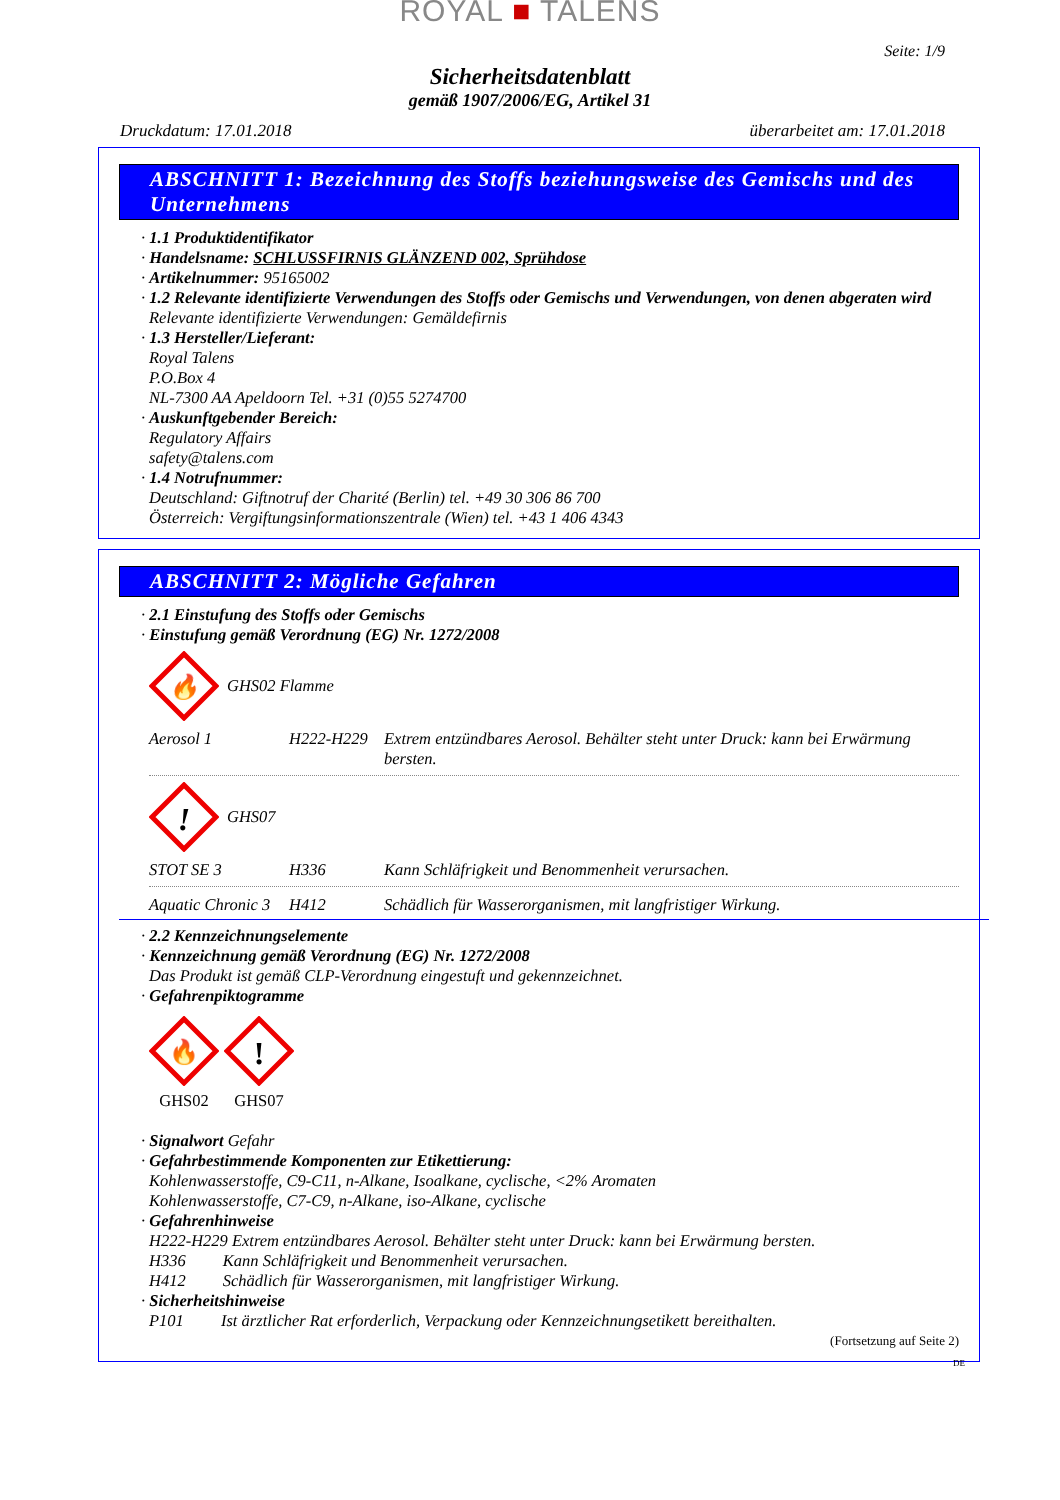ROYAL ■ TALENS
Seite: 1/9
Sicherheitsdatenblatt
gemäß 1907/2006/EG, Artikel 31
Druckdatum: 17.01.2018 überarbeitet am: 17.01.2018
ABSCHNITT 1: Bezeichnung des Stoffs beziehungsweise des Gemischs und des Unternehmens
· 1.1 Produktidentifikator
· Handelsname: SCHLUSSFIRNIS GLÄNZEND 002, Sprühdose
· Artikelnummer: 95165002
· 1.2 Relevante identifizierte Verwendungen des Stoffs oder Gemischs und Verwendungen, von denen abgeraten wird
Relevante identifizierte Verwendungen: Gemäldefirnis
· 1.3 Hersteller/Lieferant:
Royal Talens
P.O.Box 4
NL-7300 AA Apeldoorn Tel. +31 (0)55 5274700
· Auskunftgebender Bereich:
Regulatory Affairs
safety@talens.com
· 1.4 Notrufnummer:
Deutschland: Giftnotruf der Charité (Berlin) tel. +49 30 306 86 700
Österreich: Vergiftungsinformationszentrale (Wien) tel. +43 1 406 4343
ABSCHNITT 2: Mögliche Gefahren
· 2.1 Einstufung des Stoffs oder Gemischs
· Einstufung gemäß Verordnung (EG) Nr. 1272/2008
🔥
GHS02 Flamme
Aerosol 1 H222-H229 Extrem entzündbares Aerosol. Behälter steht unter Druck: kann bei Erwärmung bersten.
!
GHS07
STOT SE 3 H336 Kann Schläfrigkeit und Benommenheit verursachen.
Aquatic Chronic 3
H412 Schädlich für Wasserorganismen, mit langfristiger Wirkung.
· 2.2 Kennzeichnungselemente
· Kennzeichnung gemäß Verordnung (EG) Nr. 1272/2008
Das Produkt ist gemäß CLP-Verordnung eingestuft und gekennzeichnet.
· Gefahrenpiktogramme
🔥
GHS02
!
GHS07
· Signalwort Gefahr
· Gefahrbestimmende Komponenten zur Etikettierung:
Kohlenwasserstoffe, C9-C11, n-Alkane, Isoalkane, cyclische, <2% Aromaten
Kohlenwasserstoffe, C7-C9, n-Alkane, iso-Alkane, cyclische
· Gefahrenhinweise
H222-H229 Extrem entzündbares Aerosol. Behälter steht unter Druck: kann bei Erwärmung bersten.
H336 Kann Schläfrigkeit und Benommenheit verursachen.
H412 Schädlich für Wasserorganismen, mit langfristiger Wirkung.
· Sicherheitshinweise
P101 Ist ärztlicher Rat erforderlich, Verpackung oder Kennzeichnungsetikett bereithalten.
(Fortsetzung auf Seite 2)
DE